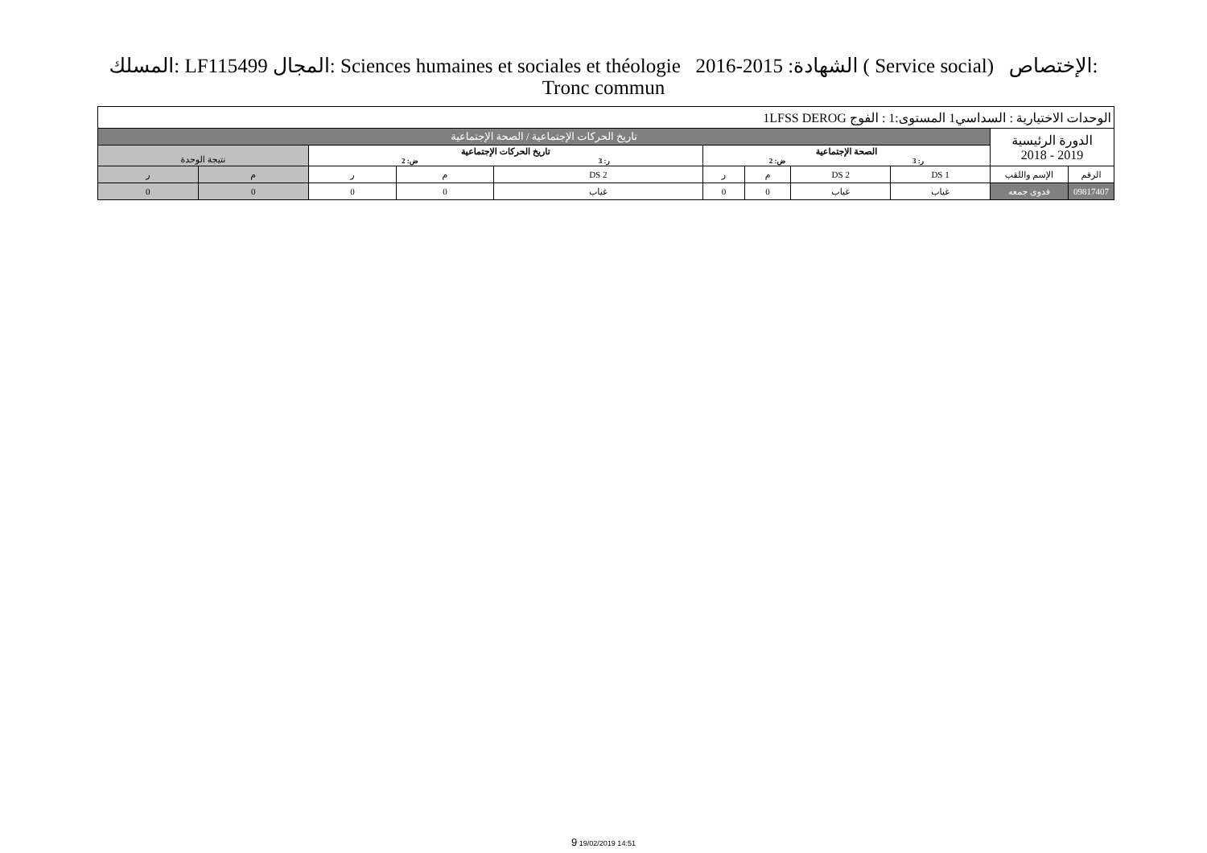المسلك: LF115499 المجال: Sciences humaines et sociales et théologie الشهادة: 2015-2016 ( Service social) الإختصاص: Tronc commun
| الوحدات الاختيارية : السداسي1 المستوى:1 : الفوج 1LFSS DEROG | | | | | | | | | | |
| الدورة الرئيسية 2019 - 2018 | | تاريخ الحركات الإجتماعية / الصحة الإجتماعية | | | | | | | | |
| | | الصحة الإجتماعية ر: 3 ض: 2 | | | | تاريخ الحركات الإجتماعية ر: 3 ض: 2 | | | نتيجة الوحدة | |
| الرقم | الإسم واللقب | DS 1 | DS 2 | م | ر | DS 2 | م | ر | م | ر |
| 09817407 | فدوى جمعه | غياب | غياب | 0 | 0 | غياب | 0 | 0 | 0 | 0 |
9 19/02/2019 14:51